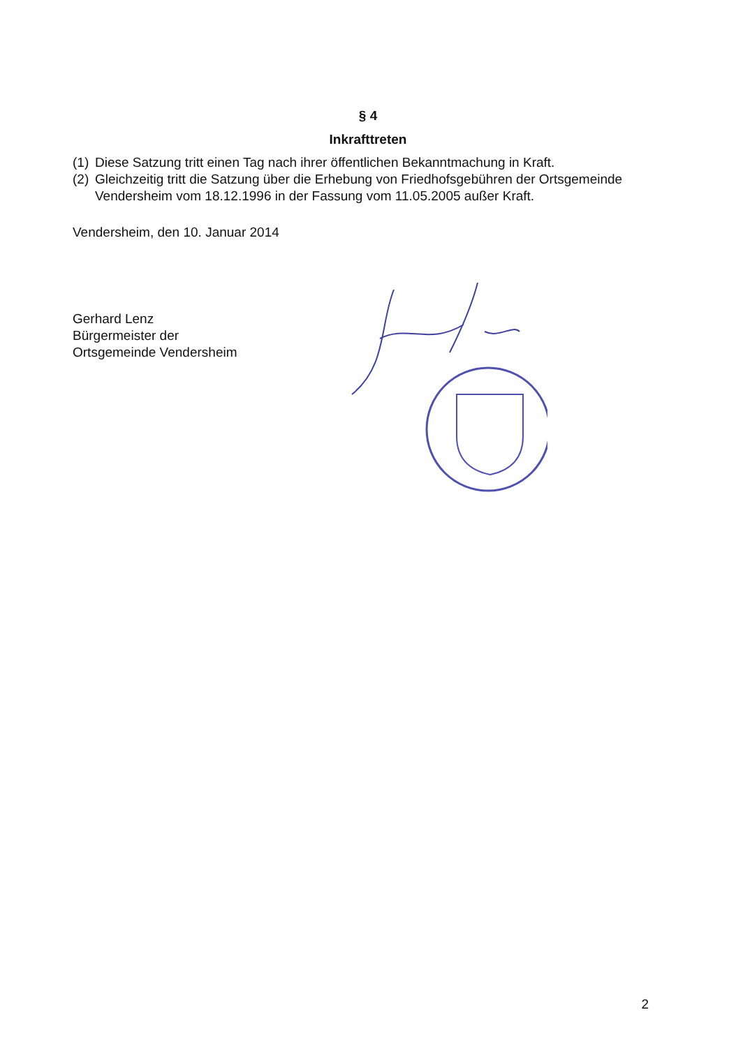§ 4
Inkrafttreten
(1) Diese Satzung tritt einen Tag nach ihrer öffentlichen Bekanntmachung in Kraft.
(2) Gleichzeitig tritt die Satzung über die Erhebung von Friedhofsgebühren der Ortsgemeinde Vendersheim vom 18.12.1996 in der Fassung vom 11.05.2005 außer Kraft.
Vendersheim, den 10. Januar 2014
Gerhard Lenz
Bürgermeister der
Ortsgemeinde Vendersheim
2